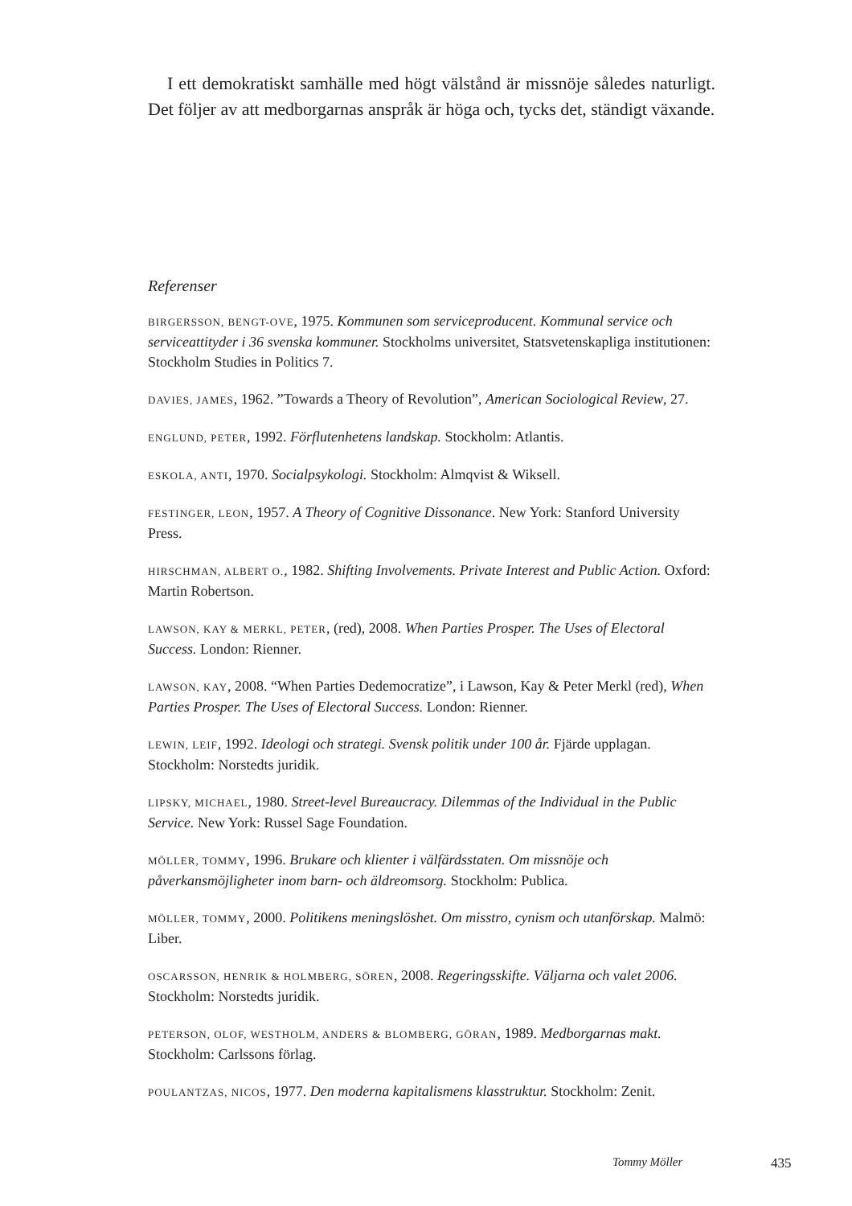I ett demokratiskt samhälle med högt välstånd är missnöje således naturligt. Det följer av att medborgarnas anspråk är höga och, tycks det, ständigt växande.
Referenser
BIRGERSSON, BENGT-OVE, 1975. Kommunen som serviceproducent. Kommunal service och serviceattityder i 36 svenska kommuner. Stockholms universitet, Statsvetenskapliga institutionen: Stockholm Studies in Politics 7.
DAVIES, JAMES, 1962. ”Towards a Theory of Revolution”, American Sociological Review, 27.
ENGLUND, PETER, 1992. Förflutenhetens landskap. Stockholm: Atlantis.
ESKOLA, ANTI, 1970. Socialpsykologi. Stockholm: Almqvist & Wiksell.
FESTINGER, LEON, 1957. A Theory of Cognitive Dissonance. New York: Stanford University Press.
HIRSCHMAN, ALBERT O., 1982. Shifting Involvements. Private Interest and Public Action. Oxford: Martin Robertson.
LAWSON, KAY & MERKL, PETER, (red), 2008. When Parties Prosper. The Uses of Electoral Success. London: Rienner.
LAWSON, KAY, 2008. “When Parties Dedemocratize”, i Lawson, Kay & Peter Merkl (red), When Parties Prosper. The Uses of Electoral Success. London: Rienner.
LEWIN, LEIF, 1992. Ideologi och strategi. Svensk politik under 100 år. Fjärde upplagan. Stockholm: Norstedts juridik.
LIPSKY, MICHAEL, 1980. Street-level Bureaucracy. Dilemmas of the Individual in the Public Service. New York: Russel Sage Foundation.
MÖLLER, TOMMY, 1996. Brukare och klienter i välfärdsstaten. Om missnöje och påverkansmöjligheter inom barn- och äldreomsorg. Stockholm: Publica.
MÖLLER, TOMMY, 2000. Politikens meningslöshet. Om misstro, cynism och utanförskap. Malmö: Liber.
OSCARSSON, HENRIK & HOLMBERG, SÖREN, 2008. Regeringsskifte. Väljarna och valet 2006. Stockholm: Norstedts juridik.
PETERSON, OLOF, WESTHOLM, ANDERS & BLOMBERG, GÖRAN, 1989. Medborgarnas makt. Stockholm: Carlssons förlag.
POULANTZAS, NICOS, 1977. Den moderna kapitalismens klasstruktur. Stockholm: Zenit.
Tommy Möller 435